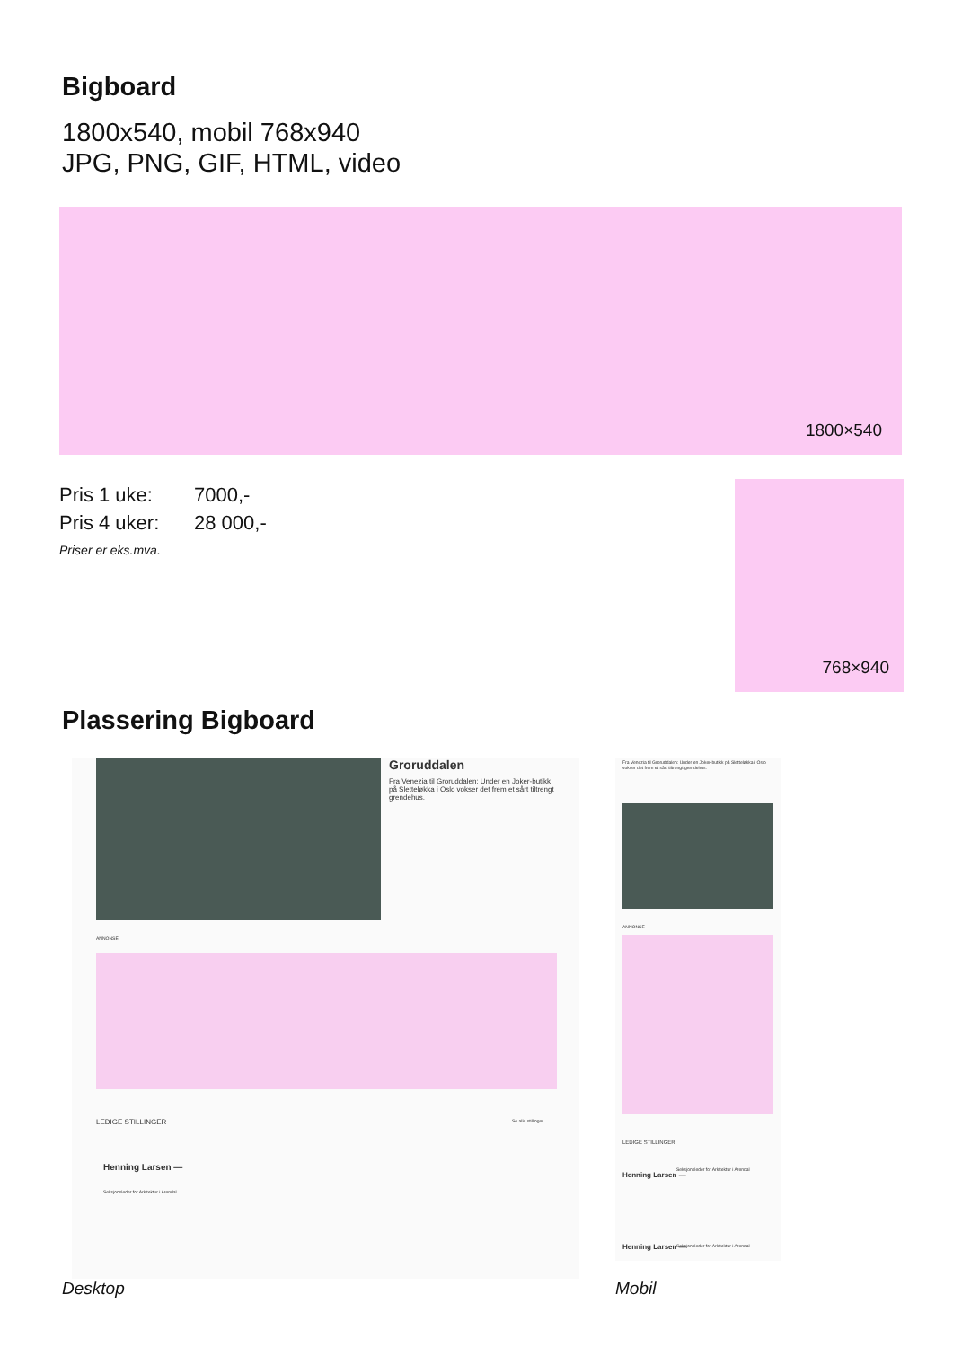Bigboard
1800x540, mobil 768x940
JPG, PNG, GIF, HTML, video
1800×540
Pris 1 uke: 7000,-
Pris 4 uker: 28 000,-
Priser er eks.mva.
768×940
Plassering Bigboard
Groruddalen
Fra Venezia til Groruddalen: Under en Joker-butikk på Sletteløkka i Oslo vokser det frem et sårt tiltrengt grendehus.
ANNONSE
LEDIGE STILLINGER Se alle stillinger
Henning Larsen —
Seksjonsleder for Arkitektur i Arendal
Fra Venezia til Groruddalen: Under en Joker-butikk på Sletteløkka i Oslo vokser det frem et sårt tiltrengt grendehus.
ANNONSE
LEDIGE STILLINGER
Henning Larsen —
Seksjonsleder for Arkitektur i Arendal
Henning Larsen —
Seksjonsleder for Arkitektur i Arendal
Desktop Mobil